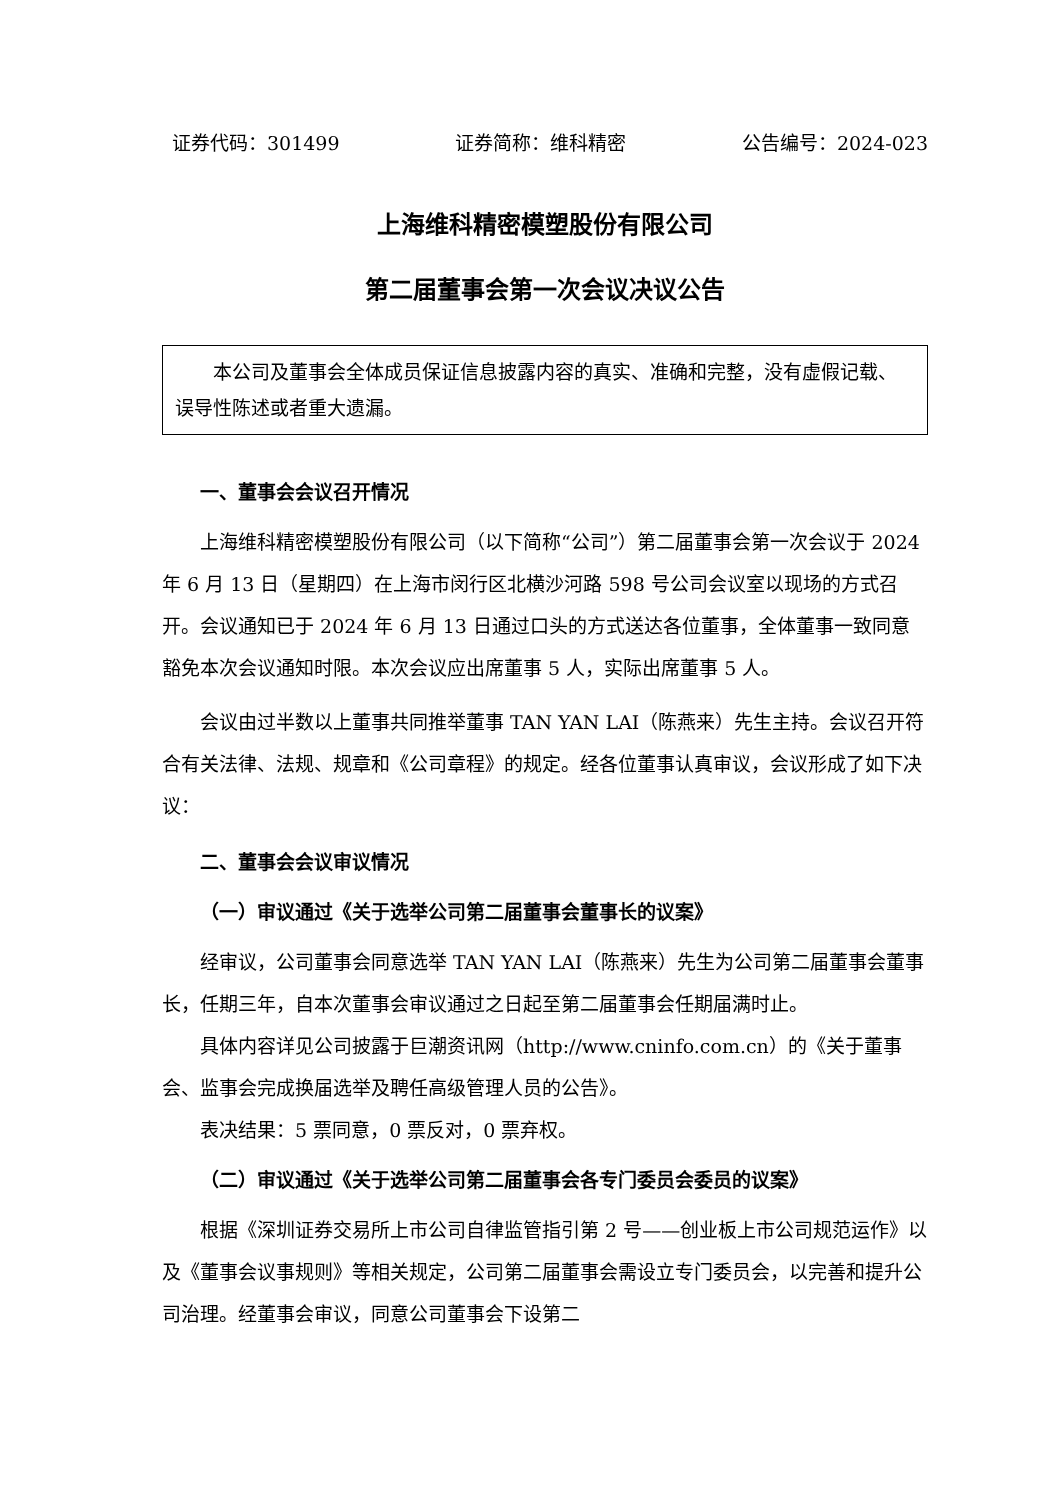证券代码：301499 证券简称：维科精密 公告编号：2024-023
上海维科精密模塑股份有限公司
第二届董事会第一次会议决议公告
  本公司及董事会全体成员保证信息披露内容的真实、准确和完整，没有虚假记载、误导性陈述或者重大遗漏。
一、董事会会议召开情况
上海维科精密模塑股份有限公司（以下简称“公司”）第二届董事会第一次会议于 2024 年 6 月 13 日（星期四）在上海市闵行区北横沙河路 598 号公司会议室以现场的方式召开。会议通知已于 2024 年 6 月 13 日通过口头的方式送达各位董事，全体董事一致同意豁免本次会议通知时限。本次会议应出席董事 5 人，实际出席董事 5 人。
会议由过半数以上董事共同推举董事 TAN YAN LAI（陈燕来）先生主持。会议召开符合有关法律、法规、规章和《公司章程》的规定。经各位董事认真审议，会议形成了如下决议：
二、董事会会议审议情况
（一）审议通过《关于选举公司第二届董事会董事长的议案》
经审议，公司董事会同意选举 TAN YAN LAI（陈燕来）先生为公司第二届董事会董事长，任期三年，自本次董事会审议通过之日起至第二届董事会任期届满时止。
具体内容详见公司披露于巨潮资讯网（http://www.cninfo.com.cn）的《关于董事会、监事会完成换届选举及聘任高级管理人员的公告》。
表决结果：5 票同意，0 票反对，0 票弃权。
（二）审议通过《关于选举公司第二届董事会各专门委员会委员的议案》
根据《深圳证券交易所上市公司自律监管指引第 2 号——创业板上市公司规范运作》以及《董事会议事规则》等相关规定，公司第二届董事会需设立专门委员会，以完善和提升公司治理。经董事会审议，同意公司董事会下设第二